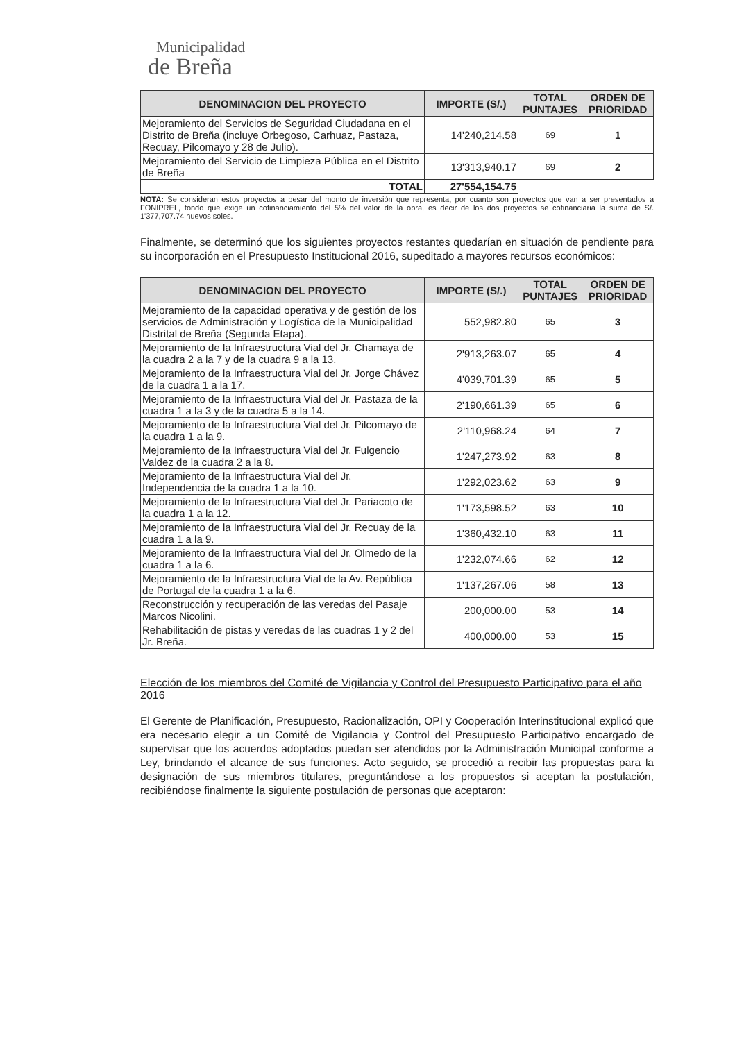Municipalidad
de Breña
| DENOMINACION DEL PROYECTO | IMPORTE (S/.) | TOTAL PUNTAJES | ORDEN DE PRIORIDAD |
| --- | --- | --- | --- |
| Mejoramiento del Servicios de Seguridad Ciudadana en el Distrito de Breña (incluye Orbegoso, Carhuaz, Pastaza, Recuay, Pilcomayo y 28 de Julio). | 14'240,214.58 | 69 | 1 |
| Mejoramiento del Servicio de Limpieza Pública en el Distrito de Breña | 13'313,940.17 | 69 | 2 |
| TOTAL | 27'554,154.75 | | |
NOTA: Se consideran estos proyectos a pesar del monto de inversión que representa, por cuanto son proyectos que van a ser presentados a FONIPREL, fondo que exige un cofinanciamiento del 5% del valor de la obra, es decir de los dos proyectos se cofinanciaria la suma de S/. 1'377,707.74 nuevos soles.
Finalmente, se determinó que los siguientes proyectos restantes quedarían en situación de pendiente para su incorporación en el Presupuesto Institucional 2016, supeditado a mayores recursos económicos:
| DENOMINACION DEL PROYECTO | IMPORTE (S/.) | TOTAL PUNTAJES | ORDEN DE PRIORIDAD |
| --- | --- | --- | --- |
| Mejoramiento de la capacidad operativa y de gestión de los servicios de Administración y Logística de la Municipalidad Distrital de Breña (Segunda Etapa). | 552,982.80 | 65 | 3 |
| Mejoramiento de la Infraestructura Vial del Jr. Chamaya de la cuadra 2 a la 7 y de la cuadra 9 a la 13. | 2'913,263.07 | 65 | 4 |
| Mejoramiento de la Infraestructura Vial del Jr. Jorge Chávez de la cuadra 1 a la 17. | 4'039,701.39 | 65 | 5 |
| Mejoramiento de la Infraestructura Vial del Jr. Pastaza de la cuadra 1 a la 3 y de la cuadra 5 a la 14. | 2'190,661.39 | 65 | 6 |
| Mejoramiento de la Infraestructura Vial del Jr. Pilcomayo de la cuadra 1 a la 9. | 2'110,968.24 | 64 | 7 |
| Mejoramiento de la Infraestructura Vial del Jr. Fulgencio Valdez de la cuadra 2 a la 8. | 1'247,273.92 | 63 | 8 |
| Mejoramiento de la Infraestructura Vial del Jr. Independencia de la cuadra 1 a la 10. | 1'292,023.62 | 63 | 9 |
| Mejoramiento de la Infraestructura Vial del Jr. Pariacoto de la cuadra 1 a la 12. | 1'173,598.52 | 63 | 10 |
| Mejoramiento de la Infraestructura Vial del Jr. Recuay de la cuadra 1 a la 9. | 1'360,432.10 | 63 | 11 |
| Mejoramiento de la Infraestructura Vial del Jr. Olmedo de la cuadra 1 a la 6. | 1'232,074.66 | 62 | 12 |
| Mejoramiento de la Infraestructura Vial de la Av. República de Portugal de la cuadra 1 a la 6. | 1'137,267.06 | 58 | 13 |
| Reconstrucción y recuperación de las veredas del Pasaje Marcos Nicolini. | 200,000.00 | 53 | 14 |
| Rehabilitación de pistas y veredas de las cuadras 1 y 2 del Jr. Breña. | 400,000.00 | 53 | 15 |
Elección de los miembros del Comité de Vigilancia y Control del Presupuesto Participativo para el año 2016
El Gerente de Planificación, Presupuesto, Racionalización, OPI y Cooperación Interinstitucional explicó que era necesario elegir a un Comité de Vigilancia y Control del Presupuesto Participativo encargado de supervisar que los acuerdos adoptados puedan ser atendidos por la Administración Municipal conforme a Ley, brindando el alcance de sus funciones. Acto seguido, se procedió a recibir las propuestas para la designación de sus miembros titulares, preguntándose a los propuestos si aceptan la postulación, recibiéndose finalmente la siguiente postulación de personas que aceptaron: